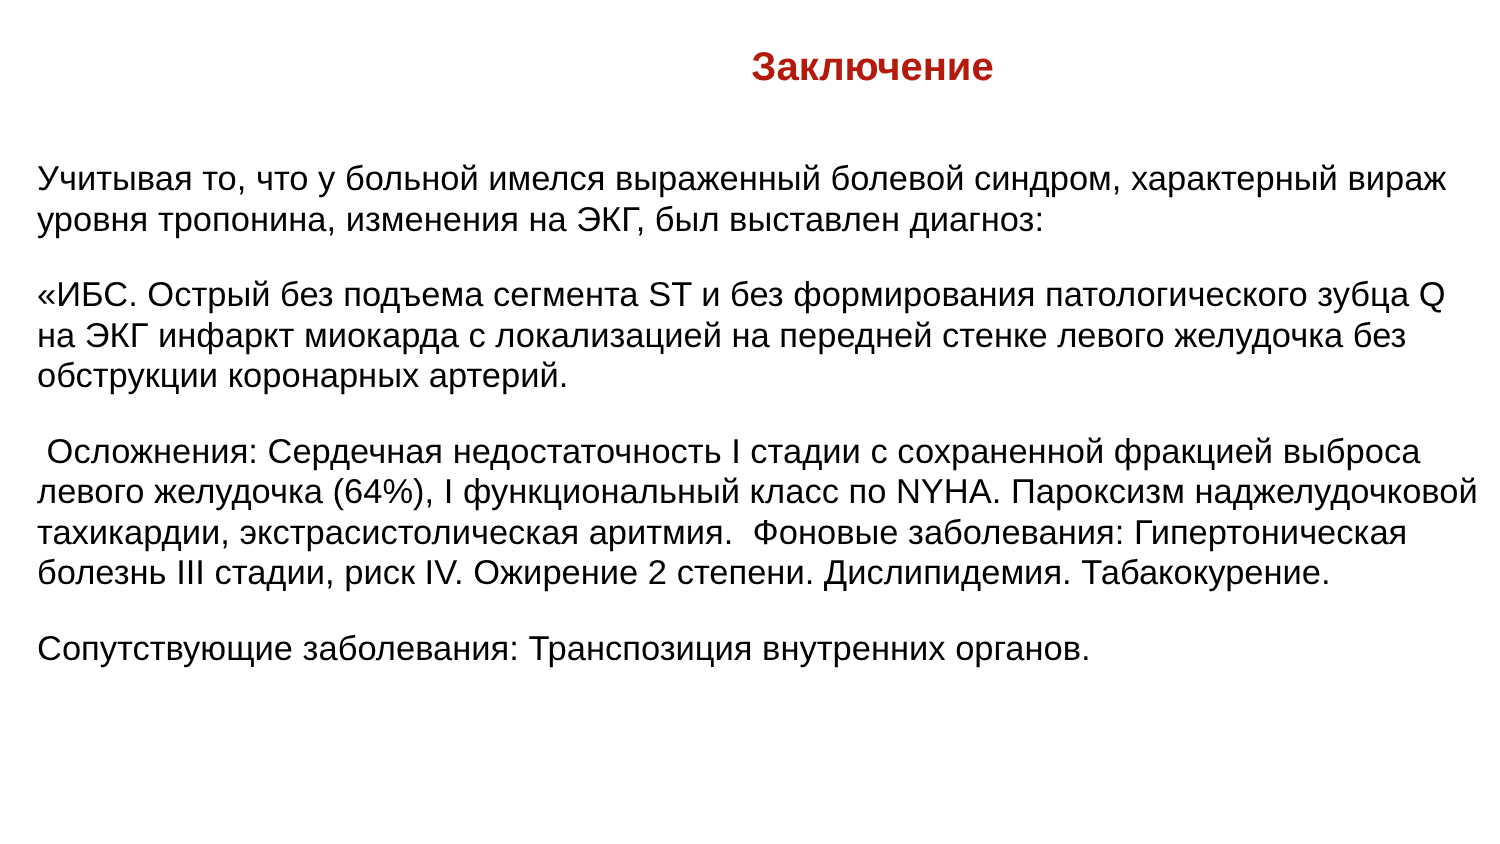Заключение
Учитывая то, что у больной имелся выраженный болевой синдром, характерный вираж уровня тропонина, изменения на ЭКГ, был выставлен диагноз:
«ИБС. Острый без подъема сегмента ST и без формирования патологического зубца Q на ЭКГ инфаркт миокарда с локализацией на передней стенке левого желудочка без обструкции коронарных артерий.
Осложнения: Сердечная недостаточность I стадии с сохраненной фракцией выброса левого желудочка (64%), I функциональный класс по NYHA. Пароксизм наджелудочковой тахикардии, экстрасистолическая аритмия. Фоновые заболевания: Гипертоническая болезнь III стадии, риск IV. Ожирение 2 степени. Дислипидемия. Табакокурение.
Сопутствующие заболевания: Транспозиция внутренних органов.